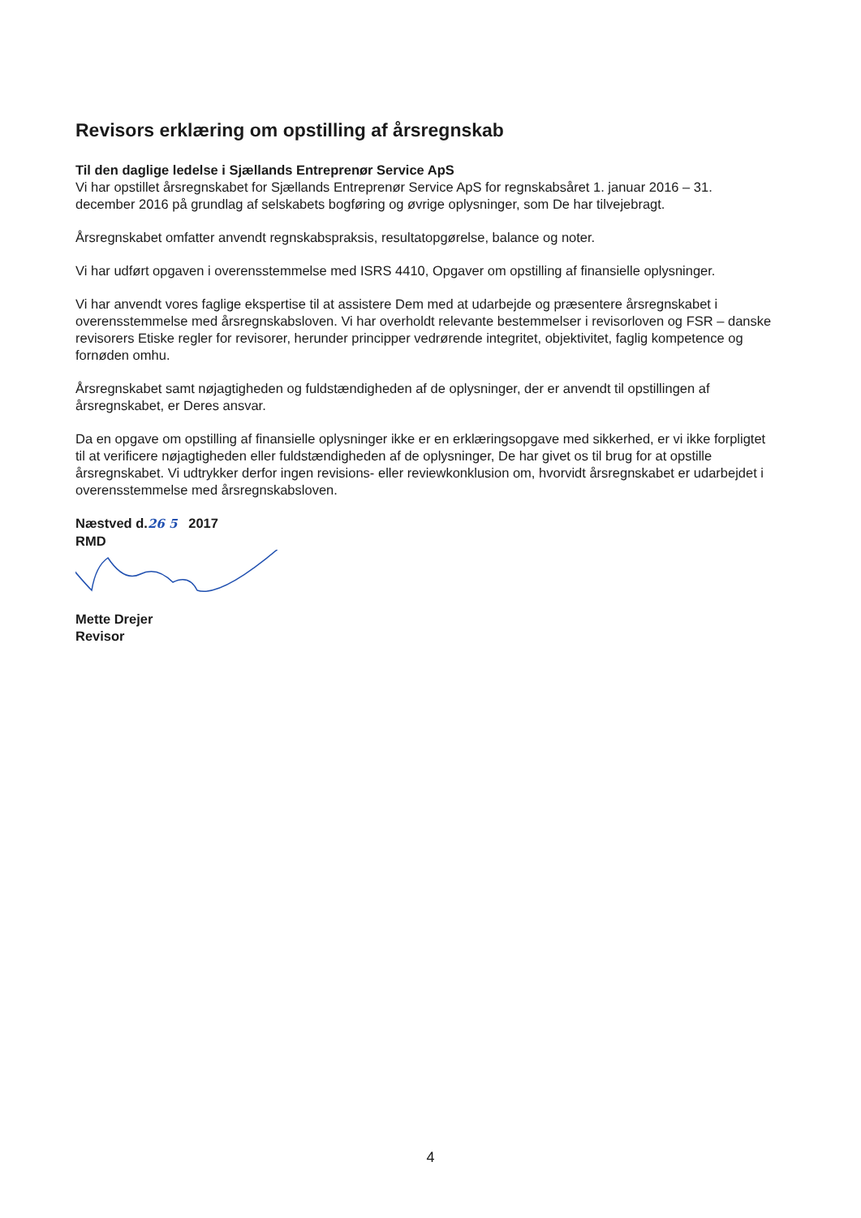Revisors erklæring om opstilling af årsregnskab
Til den daglige ledelse i Sjællands Entreprenør Service ApS
Vi har opstillet årsregnskabet for Sjællands Entreprenør Service ApS for regnskabsåret 1. januar 2016 – 31. december 2016 på grundlag af selskabets bogføring og øvrige oplysninger, som De har tilvejebragt.
Årsregnskabet omfatter anvendt regnskabspraksis, resultatopgørelse, balance og noter.
Vi har udført opgaven i overensstemmelse med ISRS 4410, Opgaver om opstilling af finansielle oplysninger.
Vi har anvendt vores faglige ekspertise til at assistere Dem med at udarbejde og præsentere årsregnskabet i overensstemmelse med årsregnskabsloven. Vi har overholdt relevante bestemmelser i revisorloven og FSR – danske revisorers Etiske regler for revisorer, herunder principper vedrørende integritet, objektivitet, faglig kompetence og fornøden omhu.
Årsregnskabet samt nøjagtigheden og fuldstændigheden af de oplysninger, der er anvendt til opstillingen af årsregnskabet, er Deres ansvar.
Da en opgave om opstilling af finansielle oplysninger ikke er en erklæringsopgave med sikkerhed, er vi ikke forpligtet til at verificere nøjagtigheden eller fuldstændigheden af de oplysninger, De har givet os til brug for at opstille årsregnskabet. Vi udtrykker derfor ingen revisions- eller reviewkonklusion om, hvorvidt årsregnskabet er udarbejdet i overensstemmelse med årsregnskabsloven.
Næstved d.26 5 2017
RMD
Mette Drejer
Revisor
4